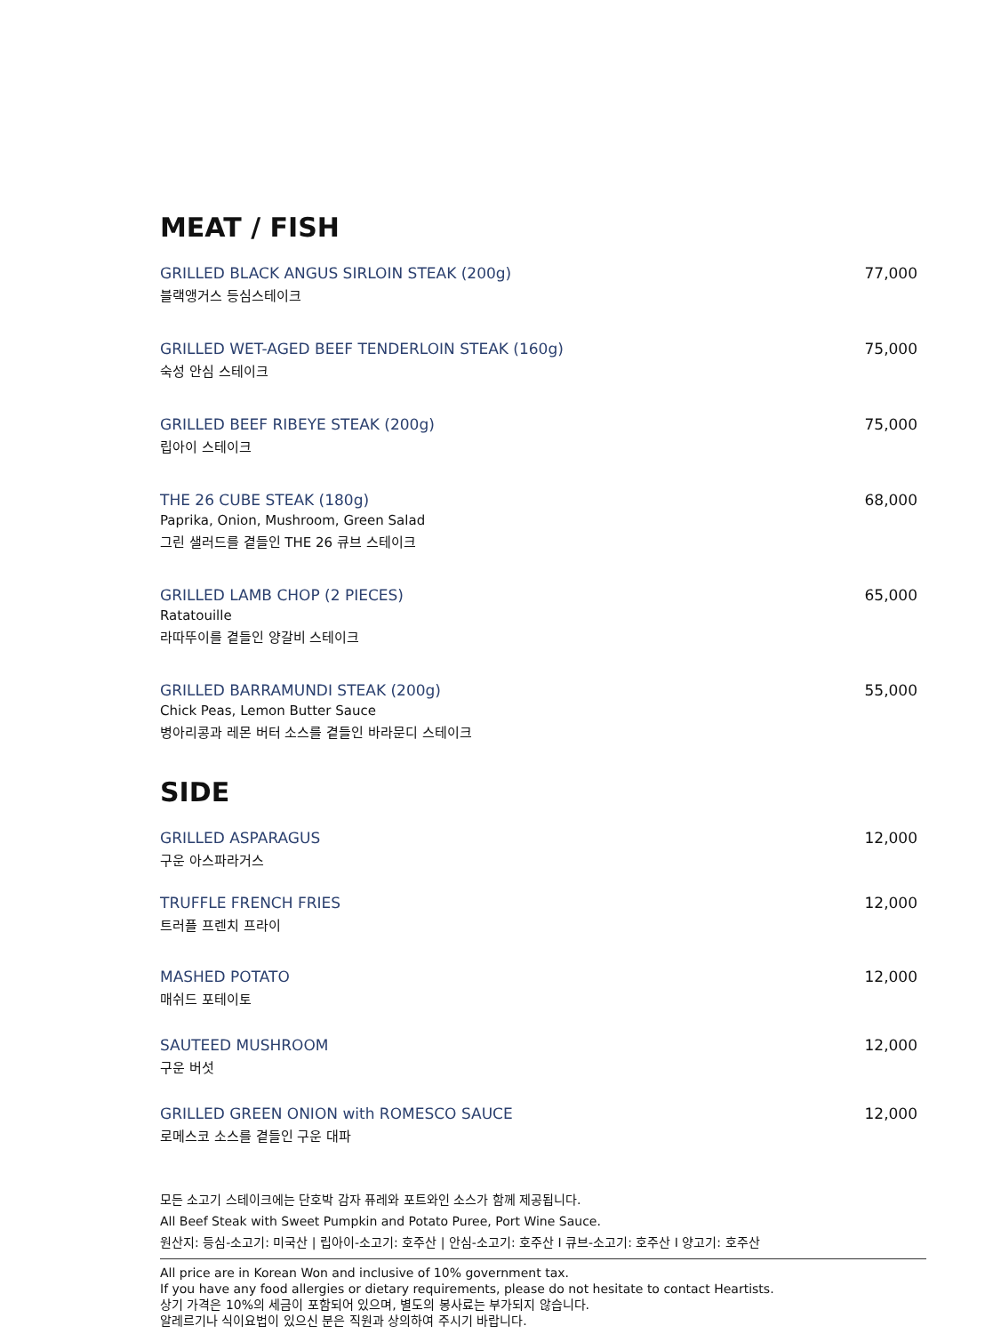MEAT / FISH
GRILLED BLACK ANGUS SIRLOIN STEAK (200g)
블랙앵거스 등심스테이크
77,000
GRILLED WET-AGED BEEF TENDERLOIN STEAK (160g)
숙성 안심 스테이크
75,000
GRILLED BEEF RIBEYE STEAK (200g)
립아이 스테이크
75,000
THE 26 CUBE STEAK (180g)
Paprika, Onion, Mushroom, Green Salad
그린 샐러드를 곁들인 THE 26 큐브 스테이크
68,000
GRILLED LAMB CHOP (2 PIECES)
Ratatouille
라따뚜이를 곁들인 양갈비 스테이크
65,000
GRILLED BARRAMUNDI STEAK (200g)
Chick Peas, Lemon Butter Sauce
병아리콩과 레몬 버터 소스를 곁들인 바라문디 스테이크
55,000
SIDE
GRILLED ASPARAGUS
구운 아스파라거스
12,000
TRUFFLE FRENCH FRIES
트러플 프렌치 프라이
12,000
MASHED POTATO
매쉬드 포테이토
12,000
SAUTEED MUSHROOM
구운 버섯
12,000
GRILLED GREEN ONION with ROMESCO SAUCE
로메스코 소스를 곁들인 구운 대파
12,000
모든 소고기 스테이크에는 단호박 감자 퓨레와 포트와인 소스가 함께 제공됩니다.
All Beef Steak with Sweet Pumpkin and Potato Puree, Port Wine Sauce.
원산지: 등심-소고기: 미국산 | 립아이-소고기: 호주산 | 안심-소고기: 호주산 I 큐브-소고기: 호주산 I 양고기: 호주산
All price are in Korean Won and inclusive of 10% government tax.
If you have any food allergies or dietary requirements, please do not hesitate to contact Heartists.
상기 가격은 10%의 세금이 포함되어 있으며, 별도의 봉사료는 부가되지 않습니다.
알레르기나 식이요법이 있으신 분은 직원과 상의하여 주시기 바랍니다.